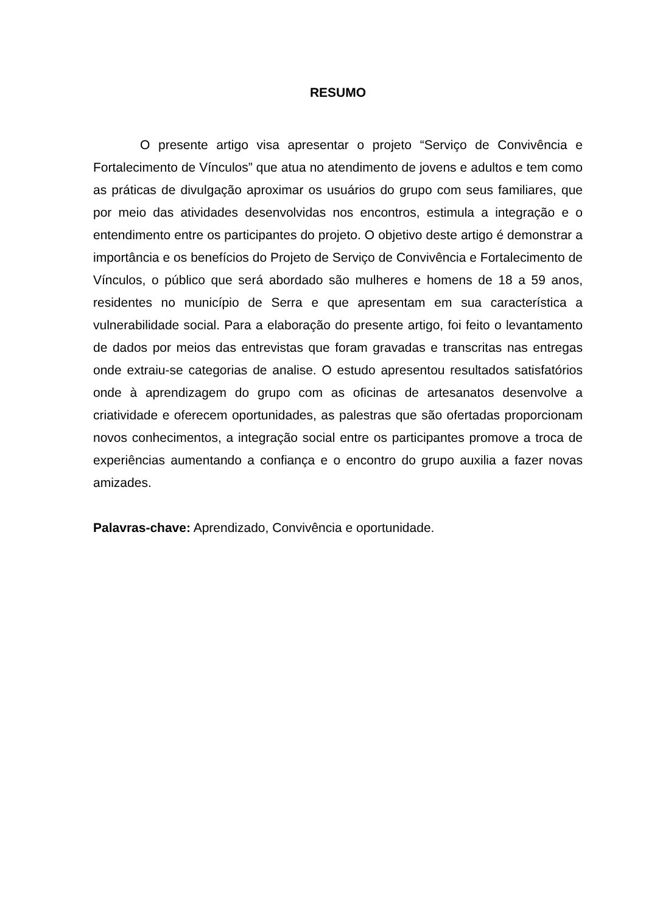RESUMO
O presente artigo visa apresentar o projeto “Serviço de Convivência e Fortalecimento de Vínculos” que atua no atendimento de jovens e adultos e tem como as práticas de divulgação aproximar os usuários do grupo com seus familiares, que por meio das atividades desenvolvidas nos encontros, estimula a integração e o entendimento entre os participantes do projeto. O objetivo deste artigo é demonstrar a importância e os benefícios do Projeto de Serviço de Convivência e Fortalecimento de Vínculos, o público que será abordado são mulheres e homens de 18 a 59 anos, residentes no município de Serra e que apresentam em sua característica a vulnerabilidade social. Para a elaboração do presente artigo, foi feito o levantamento de dados por meios das entrevistas que foram gravadas e transcritas nas entregas onde extraiu-se categorias de analise. O estudo apresentou resultados satisfatórios onde à aprendizagem do grupo com as oficinas de artesanatos desenvolve a criatividade e oferecem oportunidades, as palestras que são ofertadas proporcionam novos conhecimentos, a integração social entre os participantes promove a troca de experiências aumentando a confiança e o encontro do grupo auxilia a fazer novas amizades.
Palavras-chave: Aprendizado, Convivência e oportunidade.